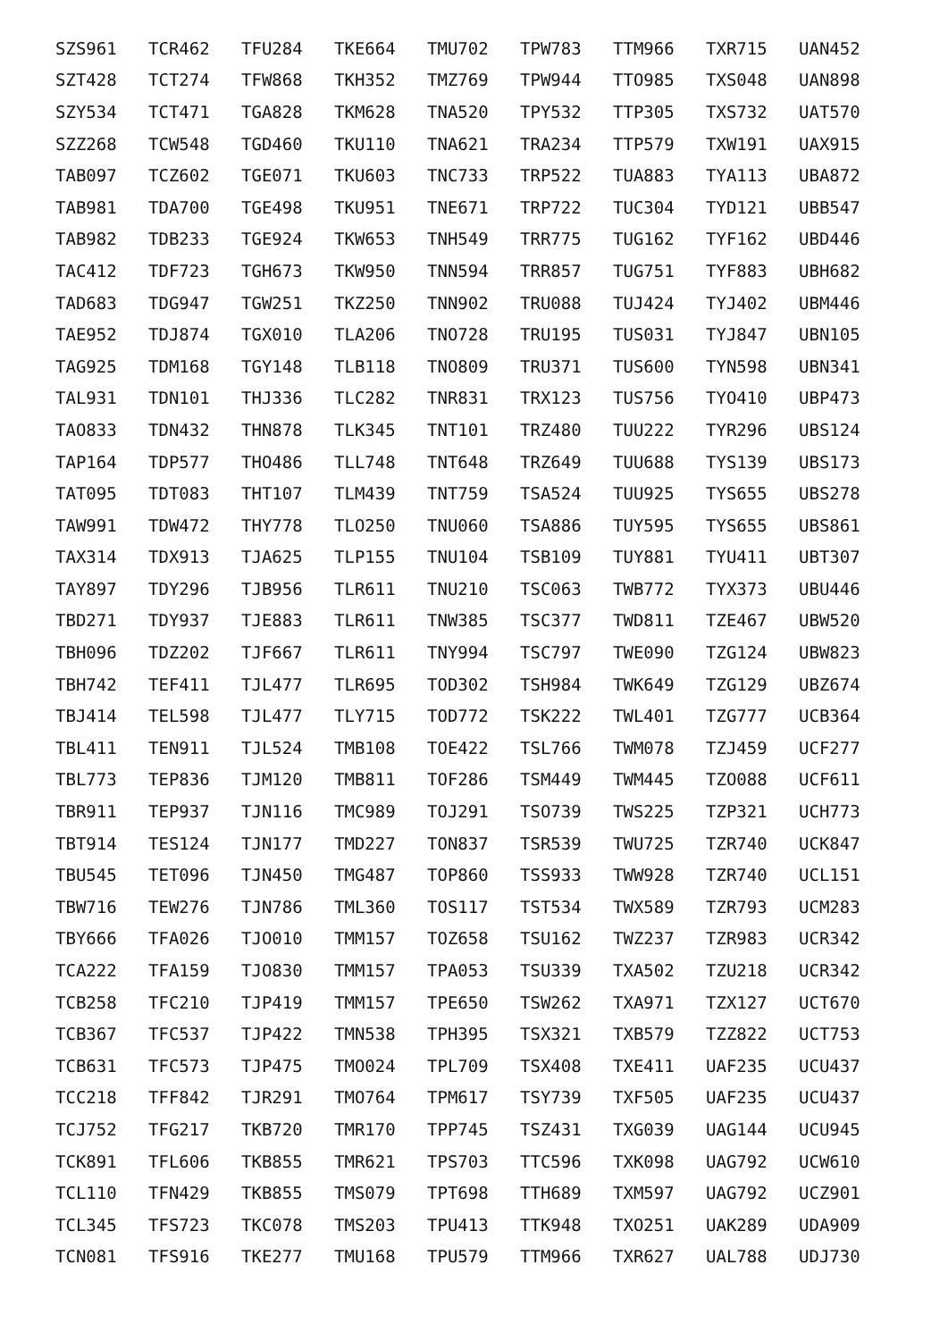| SZS961 | TCR462 | TFU284 | TKE664 | TMU702 | TPW783 | TTM966 | TXR715 | UAN452 |
| SZT428 | TCT274 | TFW868 | TKH352 | TMZ769 | TPW944 | TTO985 | TXS048 | UAN898 |
| SZY534 | TCT471 | TGA828 | TKM628 | TNA520 | TPY532 | TTP305 | TXS732 | UAT570 |
| SZZ268 | TCW548 | TGD460 | TKU110 | TNA621 | TRA234 | TTP579 | TXW191 | UAX915 |
| TAB097 | TCZ602 | TGE071 | TKU603 | TNC733 | TRP522 | TUA883 | TYA113 | UBA872 |
| TAB981 | TDA700 | TGE498 | TKU951 | TNE671 | TRP722 | TUC304 | TYD121 | UBB547 |
| TAB982 | TDB233 | TGE924 | TKW653 | TNH549 | TRR775 | TUG162 | TYF162 | UBD446 |
| TAC412 | TDF723 | TGH673 | TKW950 | TNN594 | TRR857 | TUG751 | TYF883 | UBH682 |
| TAD683 | TDG947 | TGW251 | TKZ250 | TNN902 | TRU088 | TUJ424 | TYJ402 | UBM446 |
| TAE952 | TDJ874 | TGX010 | TLA206 | TNO728 | TRU195 | TUS031 | TYJ847 | UBN105 |
| TAG925 | TDM168 | TGY148 | TLB118 | TNO809 | TRU371 | TUS600 | TYN598 | UBN341 |
| TAL931 | TDN101 | THJ336 | TLC282 | TNR831 | TRX123 | TUS756 | TYO410 | UBP473 |
| TAO833 | TDN432 | THN878 | TLK345 | TNT101 | TRZ480 | TUU222 | TYR296 | UBS124 |
| TAP164 | TDP577 | THO486 | TLL748 | TNT648 | TRZ649 | TUU688 | TYS139 | UBS173 |
| TAT095 | TDT083 | THT107 | TLM439 | TNT759 | TSA524 | TUU925 | TYS655 | UBS278 |
| TAW991 | TDW472 | THY778 | TLO250 | TNU060 | TSA886 | TUY595 | TYS655 | UBS861 |
| TAX314 | TDX913 | TJA625 | TLP155 | TNU104 | TSB109 | TUY881 | TYU411 | UBT307 |
| TAY897 | TDY296 | TJB956 | TLR611 | TNU210 | TSC063 | TWB772 | TYX373 | UBU446 |
| TBD271 | TDY937 | TJE883 | TLR611 | TNW385 | TSC377 | TWD811 | TZE467 | UBW520 |
| TBH096 | TDZ202 | TJF667 | TLR611 | TNY994 | TSC797 | TWE090 | TZG124 | UBW823 |
| TBH742 | TEF411 | TJL477 | TLR695 | TOD302 | TSH984 | TWK649 | TZG129 | UBZ674 |
| TBJ414 | TEL598 | TJL477 | TLY715 | TOD772 | TSK222 | TWL401 | TZG777 | UCB364 |
| TBL411 | TEN911 | TJL524 | TMB108 | TOE422 | TSL766 | TWM078 | TZJ459 | UCF277 |
| TBL773 | TEP836 | TJM120 | TMB811 | TOF286 | TSM449 | TWM445 | TZO088 | UCF611 |
| TBR911 | TEP937 | TJN116 | TMC989 | TOJ291 | TSO739 | TWS225 | TZP321 | UCH773 |
| TBT914 | TES124 | TJN177 | TMD227 | TON837 | TSR539 | TWU725 | TZR740 | UCK847 |
| TBU545 | TET096 | TJN450 | TMG487 | TOP860 | TSS933 | TWW928 | TZR740 | UCL151 |
| TBW716 | TEW276 | TJN786 | TML360 | TOS117 | TST534 | TWX589 | TZR793 | UCM283 |
| TBY666 | TFA026 | TJO010 | TMM157 | TOZ658 | TSU162 | TWZ237 | TZR983 | UCR342 |
| TCA222 | TFA159 | TJO830 | TMM157 | TPA053 | TSU339 | TXA502 | TZU218 | UCR342 |
| TCB258 | TFC210 | TJP419 | TMM157 | TPE650 | TSW262 | TXA971 | TZX127 | UCT670 |
| TCB367 | TFC537 | TJP422 | TMN538 | TPH395 | TSX321 | TXB579 | TZZ822 | UCT753 |
| TCB631 | TFC573 | TJP475 | TMO024 | TPL709 | TSX408 | TXE411 | UAF235 | UCU437 |
| TCC218 | TFF842 | TJR291 | TMO764 | TPM617 | TSY739 | TXF505 | UAF235 | UCU437 |
| TCJ752 | TFG217 | TKB720 | TMR170 | TPP745 | TSZ431 | TXG039 | UAG144 | UCU945 |
| TCK891 | TFL606 | TKB855 | TMR621 | TPS703 | TTC596 | TXK098 | UAG792 | UCW610 |
| TCL110 | TFN429 | TKB855 | TMS079 | TPT698 | TTH689 | TXM597 | UAG792 | UCZ901 |
| TCL345 | TFS723 | TKC078 | TMS203 | TPU413 | TTK948 | TXO251 | UAK289 | UDA909 |
| TCN081 | TFS916 | TKE277 | TMU168 | TPU579 | TTM966 | TXR627 | UAL788 | UDJ730 |